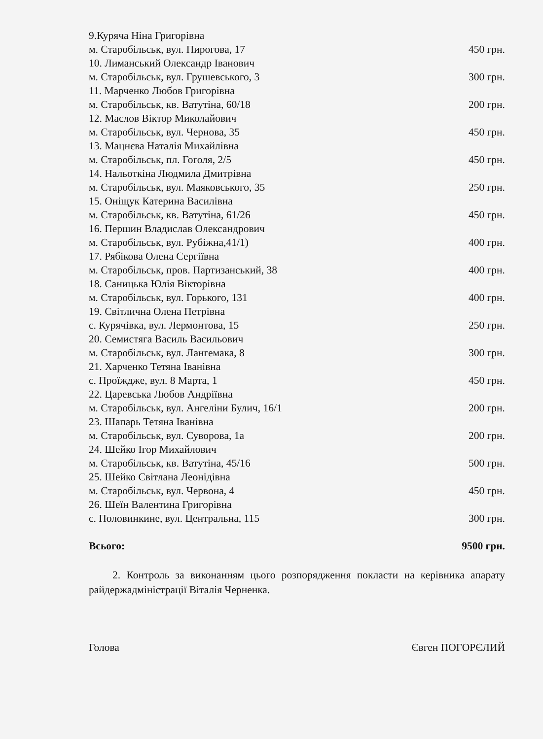9.Куряча Ніна Григорівна
м. Старобільськ, вул. Пирогова, 17 450 грн.
10. Лиманський Олександр Іванович
м. Старобільськ, вул. Грушевського, 3 300 грн.
11. Марченко Любов Григорівна
м. Старобільськ, кв. Ватутіна, 60/18 200 грн.
12. Маслов Віктор Миколайович
м. Старобільськ, вул. Чернова, 35 450 грн.
13. Мацнєва Наталія Михайлівна
м. Старобільськ, пл. Гоголя, 2/5 450 грн.
14. Нальоткіна Людмила Дмитрівна
м. Старобільськ, вул. Маяковського, 35 250 грн.
15. Оніщук Катерина Василівна
м. Старобільськ, кв. Ватутіна, 61/26 450 грн.
16. Першин Владислав Олександрович
м. Старобільськ, вул. Рубіжна,41/1) 400 грн.
17. Рябікова Олена Сергіївна
м. Старобільськ, пров. Партизанський, 38 400 грн.
18. Саницька Юлія Вікторівна
м. Старобільськ, вул. Горького, 131 400 грн.
19. Світлична Олена Петрівна
с. Курячівка, вул. Лермонтова, 15 250 грн.
20. Семистяга Василь Васильович
м. Старобільськ, вул. Лангемака, 8 300 грн.
21. Харченко Тетяна Іванівна
с. Проїждже, вул. 8 Марта, 1 450 грн.
22. Царевська Любов Андріївна
м. Старобільськ, вул. Ангеліни Булич, 16/1 200 грн.
23. Шапарь Тетяна Іванівна
м. Старобільськ, вул. Суворова, 1а 200 грн.
24. Шейко Ігор Михайлович
м. Старобільськ, кв. Ватутіна, 45/16 500 грн.
25. Шейко Світлана Леонідівна
м. Старобільськ, вул. Червона, 4 450 грн.
26. Шеїн Валентина Григорівна
с. Половинкине, вул. Центральна, 115 300 грн.
Всього: 9500 грн.
2. Контроль за виконанням цього розпорядження покласти на керівника апарату райдержадміністрації Віталія Черненка.
Голова Євген ПОГОРЄЛИЙ